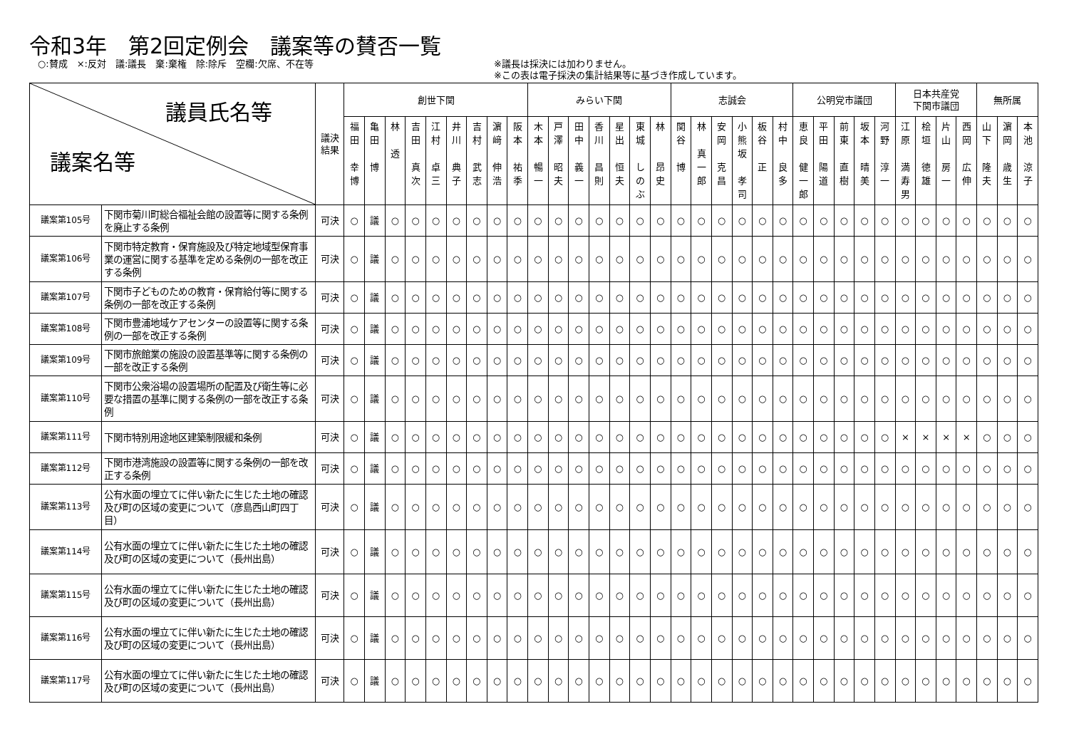令和3年　第2回定例会　議案等の賛否一覧
○:賛成　×:反対　議:議長　棄:棄権　除:除斥　空欄:欠席、不在等 ※議長は採決には加わりません。
※この表は電子採決の集計結果等に基づき作成しています。
| 議員氏名等 議案名等 | | 議決 結果 | 創世下関 | | | | | | | | | みらい下関 | | | | | | | 志誠会 | | | | | | 公明党市議団 | | | | | 日本共産党 下関市議団 | | | | 無所属 | | |
| --- | --- | --- | --- | --- | --- | --- | --- | --- | --- | --- | --- | --- | --- | --- | --- | --- | --- | --- | --- | --- | --- | --- | --- | --- | --- | --- | --- | --- | --- | --- | --- | --- | --- | --- | --- | --- |
| | | | 福 田 幸 博 | 亀 田 博 | 林 透 | 吉 田 真 次 | 江 村 卓 三 | 井 川 典 子 | 吉 村 武 志 | 濵 﨑 伸 浩 | 阪 本 祐 季 | 木 本 暢 一 | 戸 澤 昭 夫 | 田 中 義 一 | 香 川 昌 則 | 星 出 恒 夫 | 東 城 し の ぶ | 林 昂 史 | 関 谷 博 | 林 真 一 郎 | 安 岡 克 昌 | 小 熊 坂 孝 司 | 板 谷 正 | 村 中 良 多 | 恵 良 健 一 郎 | 平 田 陽 道 | 前 東 直 樹 | 坂 本 晴 美 | 河 野 淳 一 | 江 原 満 寿 男 | 桧 垣 徳 雄 | 片 山 房 一 | 西 岡 広 伸 | 山 下 隆 夫 | 濵 岡 歳 生 | 本 池 涼 子 |
| 議案第105号 | 下関市菊川町総合福祉会館の設置等に関する条例を廃止する条例 | 可決 | ○ | 議 | ○ | ○ | ○ | ○ | ○ | ○ | ○ | ○ | ○ | ○ | ○ | ○ | ○ | ○ | ○ | ○ | ○ | ○ | ○ | ○ | ○ | ○ | ○ | ○ | ○ | ○ | ○ | ○ | ○ | ○ | ○ | ○ |
| 議案第106号 | 下関市特定教育・保育施設及び特定地域型保育事業の運営に関する基準を定める条例の一部を改正する条例 | 可決 | ○ | 議 | ○ | ○ | ○ | ○ | ○ | ○ | ○ | ○ | ○ | ○ | ○ | ○ | ○ | ○ | ○ | ○ | ○ | ○ | ○ | ○ | ○ | ○ | ○ | ○ | ○ | ○ | ○ | ○ | ○ | ○ | ○ | ○ |
| 議案第107号 | 下関市子どものための教育・保育給付等に関する条例の一部を改正する条例 | 可決 | ○ | 議 | ○ | ○ | ○ | ○ | ○ | ○ | ○ | ○ | ○ | ○ | ○ | ○ | ○ | ○ | ○ | ○ | ○ | ○ | ○ | ○ | ○ | ○ | ○ | ○ | ○ | ○ | ○ | ○ | ○ | ○ | ○ | ○ |
| 議案第108号 | 下関市豊浦地域ケアセンターの設置等に関する条例の一部を改正する条例 | 可決 | ○ | 議 | ○ | ○ | ○ | ○ | ○ | ○ | ○ | ○ | ○ | ○ | ○ | ○ | ○ | ○ | ○ | ○ | ○ | ○ | ○ | ○ | ○ | ○ | ○ | ○ | ○ | ○ | ○ | ○ | ○ | ○ | ○ | ○ |
| 議案第109号 | 下関市旅館業の施設の設置基準等に関する条例の一部を改正する条例 | 可決 | ○ | 議 | ○ | ○ | ○ | ○ | ○ | ○ | ○ | ○ | ○ | ○ | ○ | ○ | ○ | ○ | ○ | ○ | ○ | ○ | ○ | ○ | ○ | ○ | ○ | ○ | ○ | ○ | ○ | ○ | ○ | ○ | ○ | ○ |
| 議案第110号 | 下関市公衆浴場の設置場所の配置及び衛生等に必要な措置の基準に関する条例の一部を改正する条例 | 可決 | ○ | 議 | ○ | ○ | ○ | ○ | ○ | ○ | ○ | ○ | ○ | ○ | ○ | ○ | ○ | ○ | ○ | ○ | ○ | ○ | ○ | ○ | ○ | ○ | ○ | ○ | ○ | ○ | ○ | ○ | ○ | ○ | ○ | ○ |
| 議案第111号 | 下関市特別用途地区建築制限緩和条例 | 可決 | ○ | 議 | ○ | ○ | ○ | ○ | ○ | ○ | ○ | ○ | ○ | ○ | ○ | ○ | ○ | ○ | ○ | ○ | ○ | ○ | ○ | ○ | ○ | ○ | ○ | ○ | ○ | × | × | × | × | ○ | ○ | ○ |
| 議案第112号 | 下関市港湾施設の設置等に関する条例の一部を改正する条例 | 可決 | ○ | 議 | ○ | ○ | ○ | ○ | ○ | ○ | ○ | ○ | ○ | ○ | ○ | ○ | ○ | ○ | ○ | ○ | ○ | ○ | ○ | ○ | ○ | ○ | ○ | ○ | ○ | ○ | ○ | ○ | ○ | ○ | ○ | ○ |
| 議案第113号 | 公有水面の埋立てに伴い新たに生じた土地の確認及び町の区域の変更について（彦島西山町四丁目） | 可決 | ○ | 議 | ○ | ○ | ○ | ○ | ○ | ○ | ○ | ○ | ○ | ○ | ○ | ○ | ○ | ○ | ○ | ○ | ○ | ○ | ○ | ○ | ○ | ○ | ○ | ○ | ○ | ○ | ○ | ○ | ○ | ○ | ○ | ○ |
| 議案第114号 | 公有水面の埋立てに伴い新たに生じた土地の確認及び町の区域の変更について（長州出島） | 可決 | ○ | 議 | ○ | ○ | ○ | ○ | ○ | ○ | ○ | ○ | ○ | ○ | ○ | ○ | ○ | ○ | ○ | ○ | ○ | ○ | ○ | ○ | ○ | ○ | ○ | ○ | ○ | ○ | ○ | ○ | ○ | ○ | ○ | ○ |
| 議案第115号 | 公有水面の埋立てに伴い新たに生じた土地の確認及び町の区域の変更について（長州出島） | 可決 | ○ | 議 | ○ | ○ | ○ | ○ | ○ | ○ | ○ | ○ | ○ | ○ | ○ | ○ | ○ | ○ | ○ | ○ | ○ | ○ | ○ | ○ | ○ | ○ | ○ | ○ | ○ | ○ | ○ | ○ | ○ | ○ | ○ | ○ |
| 議案第116号 | 公有水面の埋立てに伴い新たに生じた土地の確認及び町の区域の変更について（長州出島） | 可決 | ○ | 議 | ○ | ○ | ○ | ○ | ○ | ○ | ○ | ○ | ○ | ○ | ○ | ○ | ○ | ○ | ○ | ○ | ○ | ○ | ○ | ○ | ○ | ○ | ○ | ○ | ○ | ○ | ○ | ○ | ○ | ○ | ○ | ○ |
| 議案第117号 | 公有水面の埋立てに伴い新たに生じた土地の確認及び町の区域の変更について（長州出島） | 可決 | ○ | 議 | ○ | ○ | ○ | ○ | ○ | ○ | ○ | ○ | ○ | ○ | ○ | ○ | ○ | ○ | ○ | ○ | ○ | ○ | ○ | ○ | ○ | ○ | ○ | ○ | ○ | ○ | ○ | ○ | ○ | ○ | ○ | ○ |